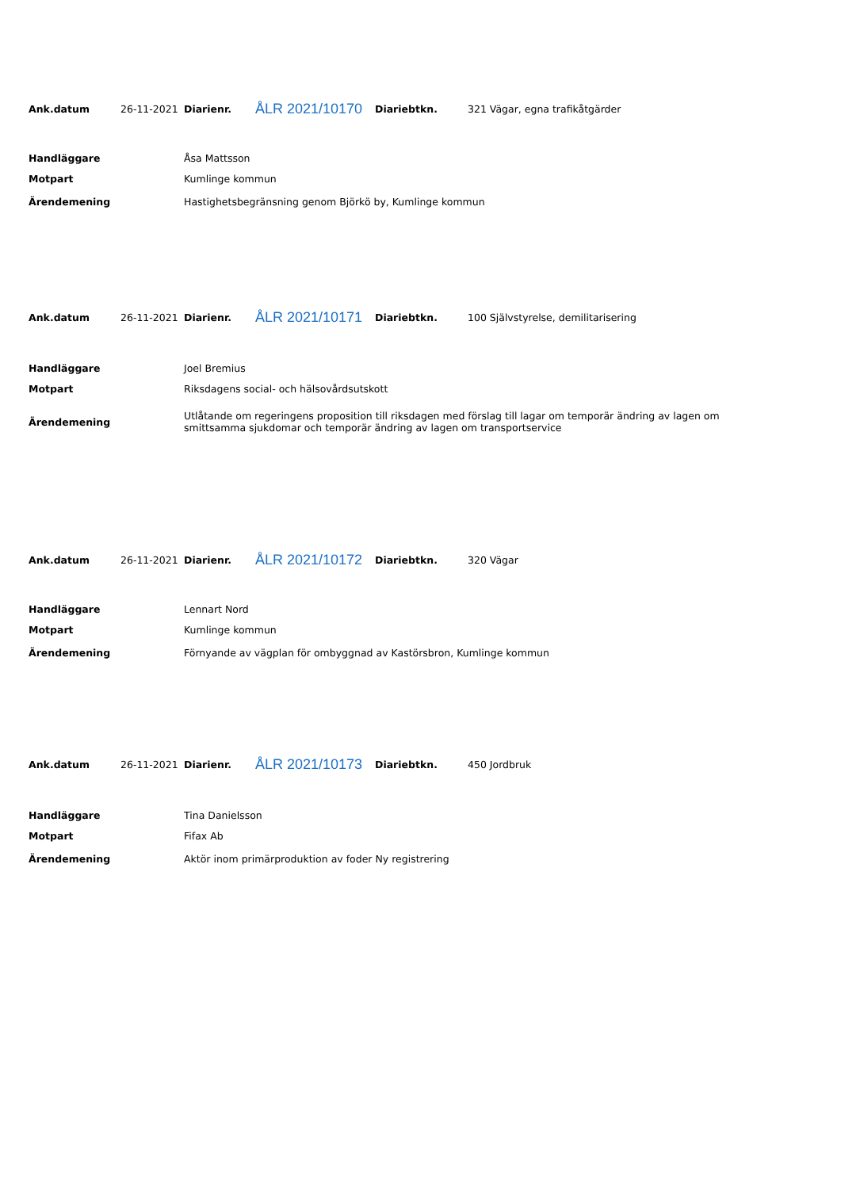| Ank.datum | 26-11-2021 | Diarienr. | ÅLR 2021/10170 | Diariebtkn. | 321 Vägar, egna trafikåtgärder |
| Handläggare | Åsa Mattsson |
| Motpart | Kumlinge kommun |
| Ärendemening | Hastighetsbegränsning genom Björkö by, Kumlinge kommun |
| Ank.datum | 26-11-2021 | Diarienr. | ÅLR 2021/10171 | Diariebtkn. | 100 Självstyrelse, demilitarisering |
| Handläggare | Joel Bremius |
| Motpart | Riksdagens social- och hälsovårdsutskott |
| Ärendemening | Utlåtande om regeringens proposition till riksdagen med förslag till lagar om temporär ändring av lagen om smittsamma sjukdomar och temporär ändring av lagen om transportservice |
| Ank.datum | 26-11-2021 | Diarienr. | ÅLR 2021/10172 | Diariebtkn. | 320 Vägar |
| Handläggare | Lennart Nord |
| Motpart | Kumlinge kommun |
| Ärendemening | Förnyande av vägplan för ombyggnad av Kastörsbron, Kumlinge kommun |
| Ank.datum | 26-11-2021 | Diarienr. | ÅLR 2021/10173 | Diariebtkn. | 450 Jordbruk |
| Handläggare | Tina Danielsson |
| Motpart | Fifax Ab |
| Ärendemening | Aktör inom primärproduktion av foder Ny registrering |